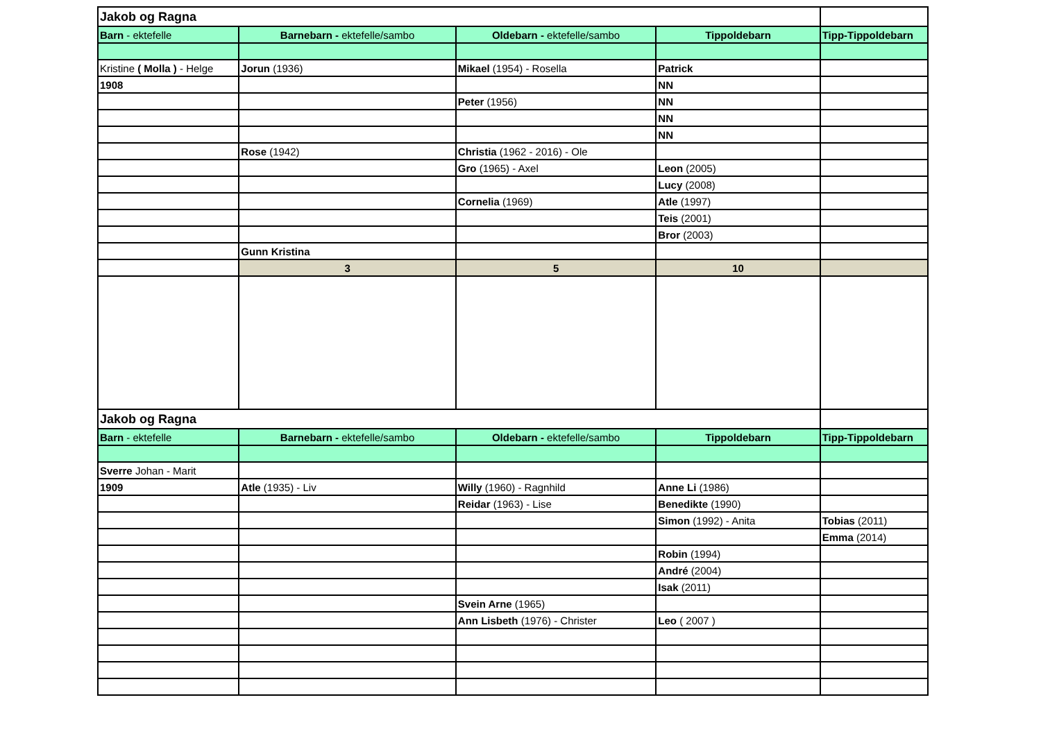| Jakob og Ragna | | | | |
| Barn - ektefelle | Barnebarn - ektefelle/sambo | Oldebarn - ektefelle/sambo | Tippoldebarn | Tipp-Tippoldebarn |
| Kristine ( Molla ) - Helge | Jorun (1936) | Mikael (1954) - Rosella | Patrick | |
| 1908 | | | NN | |
| | | Peter (1956) | NN | |
| | | | NN | |
| | | | NN | |
| | Rose (1942) | Christia (1962 - 2016) - Ole | | |
| | | Gro (1965) - Axel | Leon (2005) | |
| | | | Lucy (2008) | |
| | | Cornelia (1969) | Atle (1997) | |
| | | | Teis (2001) | |
| | | | Bror (2003) | |
| | Gunn Kristina | | | |
| | 3 | 5 | 10 | |
| Jakob og Ragna | | | | |
| Barn - ektefelle | Barnebarn - ektefelle/sambo | Oldebarn - ektefelle/sambo | Tippoldebarn | Tipp-Tippoldebarn |
| Sverre Johan - Marit | | | | |
| 1909 | Atle (1935) - Liv | Willy (1960) - Ragnhild | Anne Li (1986) | |
| | | Reidar (1963) - Lise | Benedikte (1990) | |
| | | | Simon (1992) - Anita | Tobias (2011) |
| | | | | Emma (2014) |
| | | | Robin (1994) | |
| | | | André (2004) | |
| | | | Isak (2011) | |
| | | Svein Arne (1965) | | |
| | | Ann Lisbeth (1976) - Christer | Leo ( 2007 ) | |